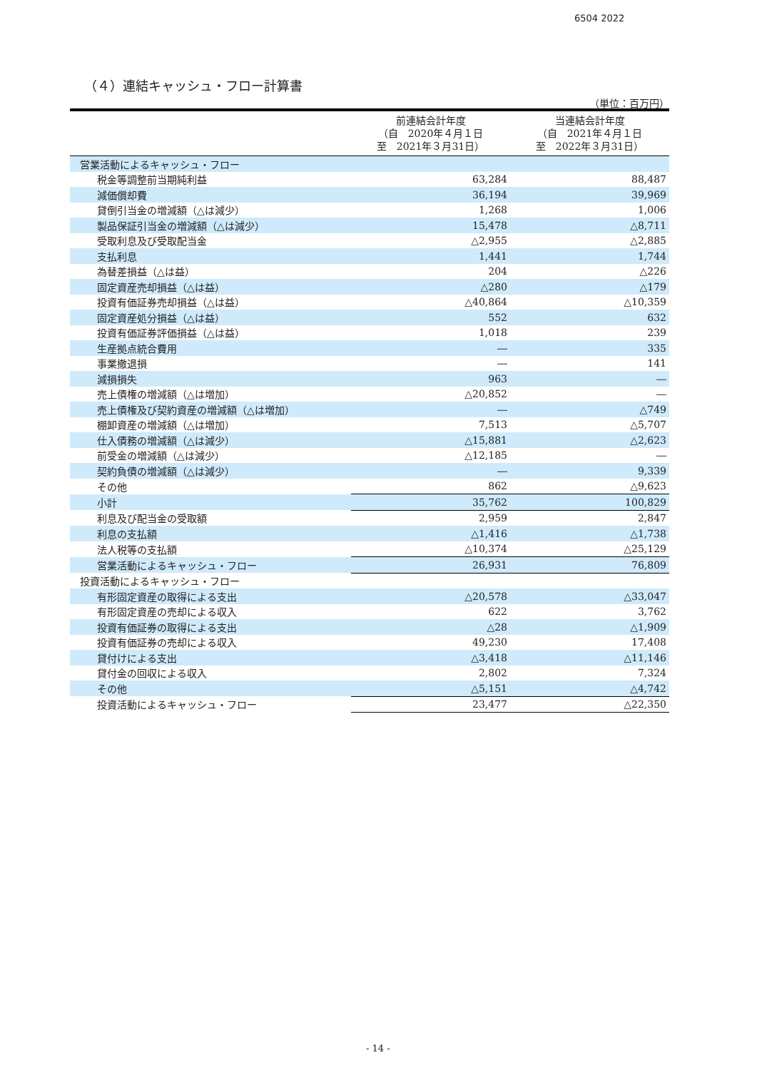6504 2022
（４）連結キャッシュ・フロー計算書
（単位：百万円）
| | 前連結会計年度 （自 2020年４月１日 至 2021年３月31日） | 当連結会計年度 （自 2021年４月１日 至 2022年３月31日） |
| --- | --- | --- |
| 営業活動によるキャッシュ・フロー | | |
| 税金等調整前当期純利益 | 63,284 | 88,487 |
| 減価償却費 | 36,194 | 39,969 |
| 貸倒引当金の増減額（△は減少） | 1,268 | 1,006 |
| 製品保証引当金の増減額（△は減少） | 15,478 | △8,711 |
| 受取利息及び受取配当金 | △2,955 | △2,885 |
| 支払利息 | 1,441 | 1,744 |
| 為替差損益（△は益） | 204 | △226 |
| 固定資産売却損益（△は益） | △280 | △179 |
| 投資有価証券売却損益（△は益） | △40,864 | △10,359 |
| 固定資産処分損益（△は益） | 552 | 632 |
| 投資有価証券評価損益（△は益） | 1,018 | 239 |
| 生産拠点統合費用 | ― | 335 |
| 事業撤退損 | ― | 141 |
| 減損損失 | 963 | ― |
| 売上債権の増減額（△は増加） | △20,852 | ― |
| 売上債権及び契約資産の増減額（△は増加） | ― | △749 |
| 棚卸資産の増減額（△は増加） | 7,513 | △5,707 |
| 仕入債務の増減額（△は減少） | △15,881 | △2,623 |
| 前受金の増減額（△は減少） | △12,185 | ― |
| 契約負債の増減額（△は減少） | ― | 9,339 |
| その他 | 862 | △9,623 |
| 小計 | 35,762 | 100,829 |
| 利息及び配当金の受取額 | 2,959 | 2,847 |
| 利息の支払額 | △1,416 | △1,738 |
| 法人税等の支払額 | △10,374 | △25,129 |
| 営業活動によるキャッシュ・フロー | 26,931 | 76,809 |
| 投資活動によるキャッシュ・フロー | | |
| 有形固定資産の取得による支出 | △20,578 | △33,047 |
| 有形固定資産の売却による収入 | 622 | 3,762 |
| 投資有価証券の取得による支出 | △28 | △1,909 |
| 投資有価証券の売却による収入 | 49,230 | 17,408 |
| 貸付けによる支出 | △3,418 | △11,146 |
| 貸付金の回収による収入 | 2,802 | 7,324 |
| その他 | △5,151 | △4,742 |
| 投資活動によるキャッシュ・フロー | 23,477 | △22,350 |
- 14 -